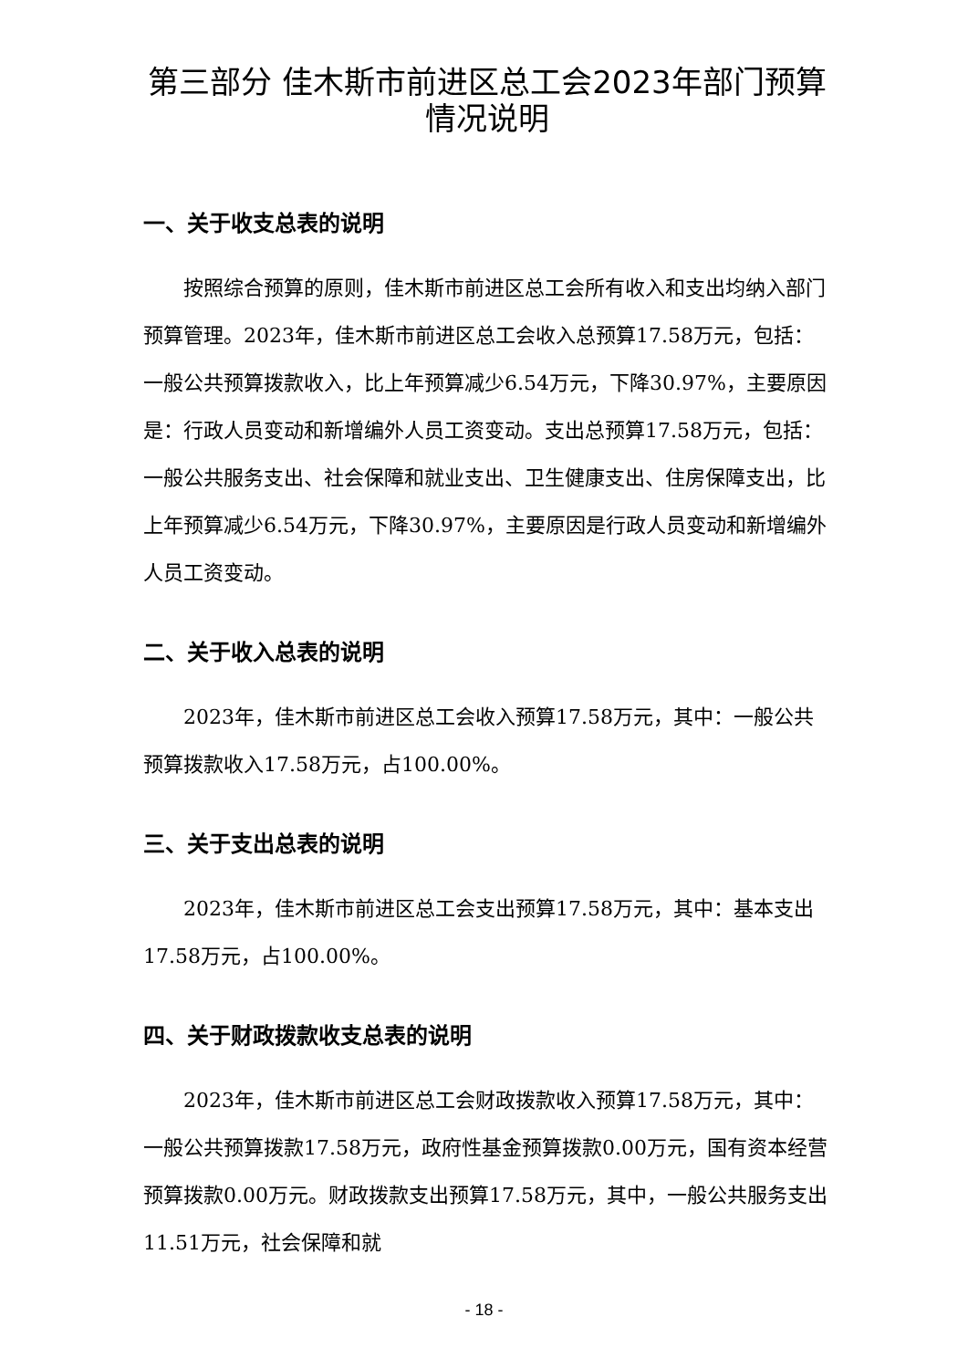第三部分 佳木斯市前进区总工会2023年部门预算情况说明
一、关于收支总表的说明
按照综合预算的原则，佳木斯市前进区总工会所有收入和支出均纳入部门预算管理。2023年，佳木斯市前进区总工会收入总预算17.58万元，包括：一般公共预算拨款收入，比上年预算减少6.54万元，下降30.97%，主要原因是：行政人员变动和新增编外人员工资变动。支出总预算17.58万元，包括：一般公共服务支出、社会保障和就业支出、卫生健康支出、住房保障支出，比上年预算减少6.54万元，下降30.97%，主要原因是行政人员变动和新增编外人员工资变动。
二、关于收入总表的说明
2023年，佳木斯市前进区总工会收入预算17.58万元，其中：一般公共预算拨款收入17.58万元，占100.00%。
三、关于支出总表的说明
2023年，佳木斯市前进区总工会支出预算17.58万元，其中：基本支出17.58万元，占100.00%。
四、关于财政拨款收支总表的说明
2023年，佳木斯市前进区总工会财政拨款收入预算17.58万元，其中：一般公共预算拨款17.58万元，政府性基金预算拨款0.00万元，国有资本经营预算拨款0.00万元。财政拨款支出预算17.58万元，其中，一般公共服务支出11.51万元，社会保障和就
- 18 -